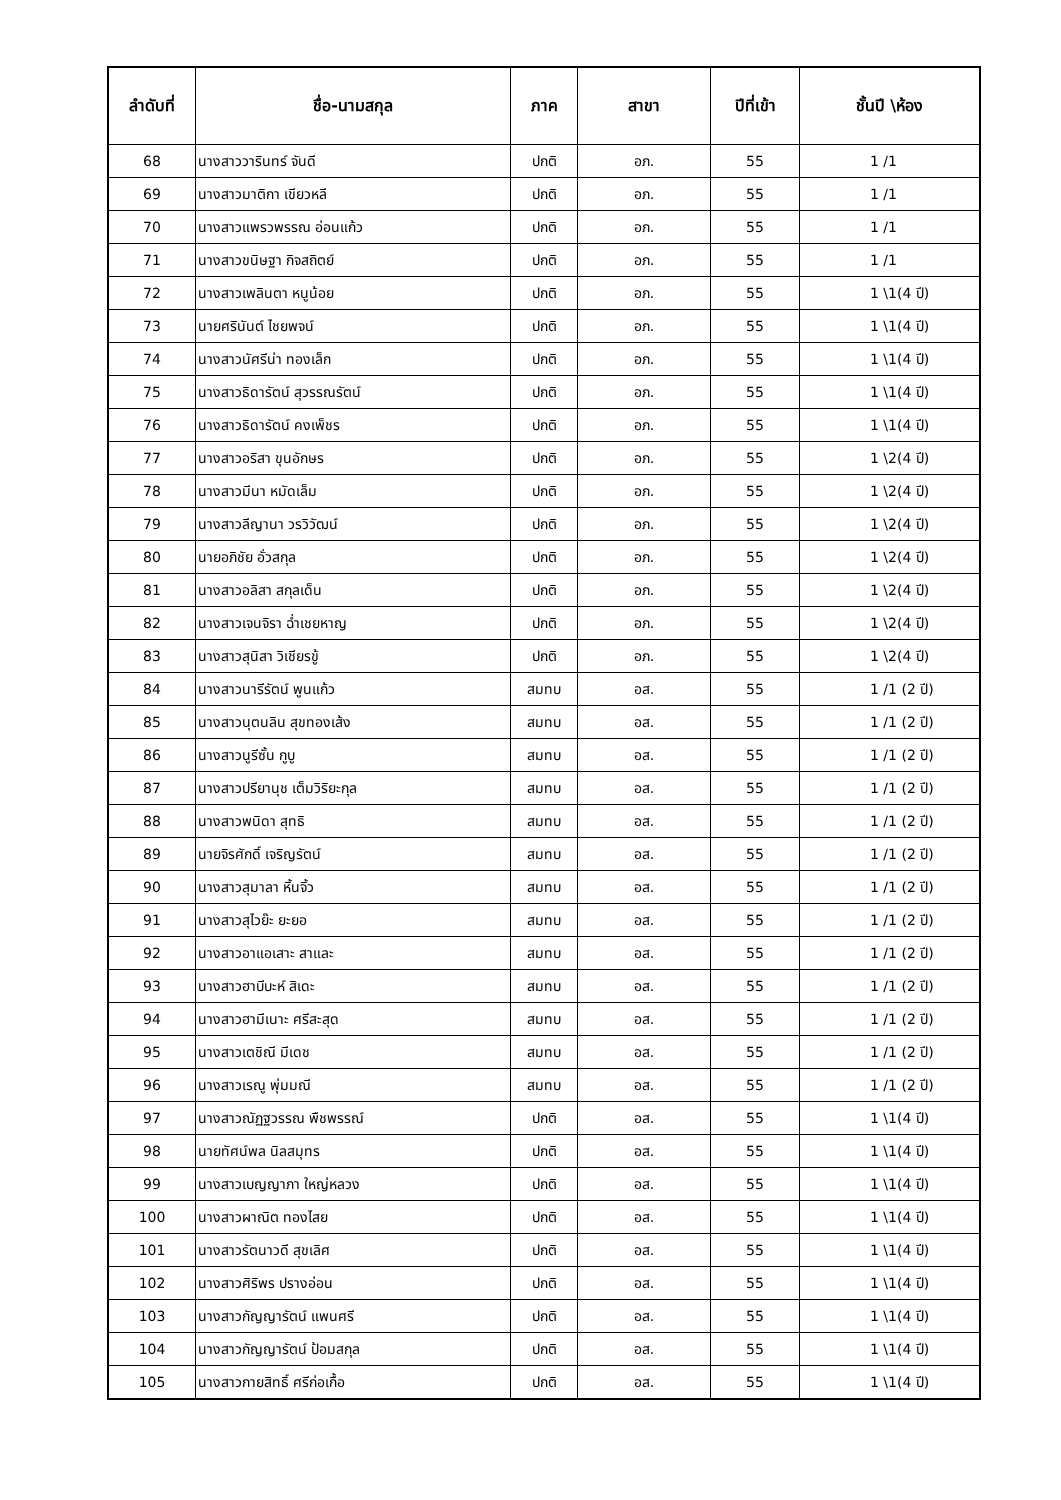| ลำดับที่ | ชื่อ-นามสกุล | ภาค | สาขา | ปีที่เข้า | ชั้นปี \ห้อง |
| --- | --- | --- | --- | --- | --- |
| 68 | นางสาววารินทร์ จันดี | ปกติ | อภ. | 55 | 1 /1 |
| 69 | นางสาวมาติกา เขียวหลี | ปกติ | อภ. | 55 | 1 /1 |
| 70 | นางสาวแพรวพรรณ อ่อนแก้ว | ปกติ | อภ. | 55 | 1 /1 |
| 71 | นางสาวขนิษฐา กิจสถิตย์ | ปกติ | อภ. | 55 | 1 /1 |
| 72 | นางสาวเพลินตา หนูน้อย | ปกติ | อภ. | 55 | 1 \1(4 ปี) |
| 73 | นายศรินันต์ ไชยพจน์ | ปกติ | อภ. | 55 | 1 \1(4 ปี) |
| 74 | นางสาวนัศรีน่า ทองเล็ก | ปกติ | อภ. | 55 | 1 \1(4 ปี) |
| 75 | นางสาวธิดารัตน์ สุวรรณรัตน์ | ปกติ | อภ. | 55 | 1 \1(4 ปี) |
| 76 | นางสาวธิดารัตน์ คงเพ็ชร | ปกติ | อภ. | 55 | 1 \1(4 ปี) |
| 77 | นางสาวอริสา ขุนอักษร | ปกติ | อภ. | 55 | 1 \2(4 ปี) |
| 78 | นางสาวมีนา หมัดเล็ม | ปกติ | อภ. | 55 | 1 \2(4 ปี) |
| 79 | นางสาวลีญานา วรวิวัฒน์ | ปกติ | อภ. | 55 | 1 \2(4 ปี) |
| 80 | นายอภิชัย อั่วสกุล | ปกติ | อภ. | 55 | 1 \2(4 ปี) |
| 81 | นางสาวอลิสา สกุลเด็น | ปกติ | อภ. | 55 | 1 \2(4 ปี) |
| 82 | นางสาวเจนจิรา ฉ่ำเชยหาญ | ปกติ | อภ. | 55 | 1 \2(4 ปี) |
| 83 | นางสาวสุนิสา วิเชียรขู้ | ปกติ | อภ. | 55 | 1 \2(4 ปี) |
| 84 | นางสาวนารีรัตน์ พูนแก้ว | สมทบ | อส. | 55 | 1 /1 (2 ปี) |
| 85 | นางสาวนุตนลิน สุขทองเส้ง | สมทบ | อส. | 55 | 1 /1 (2 ปี) |
| 86 | นางสาวนูรีซั้น กูบู | สมทบ | อส. | 55 | 1 /1 (2 ปี) |
| 87 | นางสาวปรียานุช เต็มวิริยะกุล | สมทบ | อส. | 55 | 1 /1 (2 ปี) |
| 88 | นางสาวพนิดา สุทธิ | สมทบ | อส. | 55 | 1 /1 (2 ปี) |
| 89 | นายจิรศักดิ์ เจริญรัตน์ | สมทบ | อส. | 55 | 1 /1 (2 ปี) |
| 90 | นางสาวสุมาลา หิ้นจิ้ว | สมทบ | อส. | 55 | 1 /1 (2 ปี) |
| 91 | นางสาวสุไวย๊ะ ยะยอ | สมทบ | อส. | 55 | 1 /1 (2 ปี) |
| 92 | นางสาวอาแอเสาะ สาและ | สมทบ | อส. | 55 | 1 /1 (2 ปี) |
| 93 | นางสาวฮาบีบะห์ สิเดะ | สมทบ | อส. | 55 | 1 /1 (2 ปี) |
| 94 | นางสาวฮามีเนาะ ศรีสะสุด | สมทบ | อส. | 55 | 1 /1 (2 ปี) |
| 95 | นางสาวเตชิณี มีเดช | สมทบ | อส. | 55 | 1 /1 (2 ปี) |
| 96 | นางสาวเรณู พุ่มมณี | สมทบ | อส. | 55 | 1 /1 (2 ปี) |
| 97 | นางสาวณัฏฐวรรณ พืชพรรณ์ | ปกติ | อส. | 55 | 1 \1(4 ปี) |
| 98 | นายทัศน์พล นิลสมุทร | ปกติ | อส. | 55 | 1 \1(4 ปี) |
| 99 | นางสาวเบญญาภา ใหญ่หลวง | ปกติ | อส. | 55 | 1 \1(4 ปี) |
| 100 | นางสาวผาณิต ทองไสย | ปกติ | อส. | 55 | 1 \1(4 ปี) |
| 101 | นางสาวรัตนาวดี สุขเลิศ | ปกติ | อส. | 55 | 1 \1(4 ปี) |
| 102 | นางสาวศิริพร ปรางอ่อน | ปกติ | อส. | 55 | 1 \1(4 ปี) |
| 103 | นางสาวกัญญารัตน์ แพนศรี | ปกติ | อส. | 55 | 1 \1(4 ปี) |
| 104 | นางสาวกัญญารัตน์ ป้อมสกุล | ปกติ | อส. | 55 | 1 \1(4 ปี) |
| 105 | นางสาวกายสิทธิ์ ศรีก่อเกื้อ | ปกติ | อส. | 55 | 1 \1(4 ปี) |